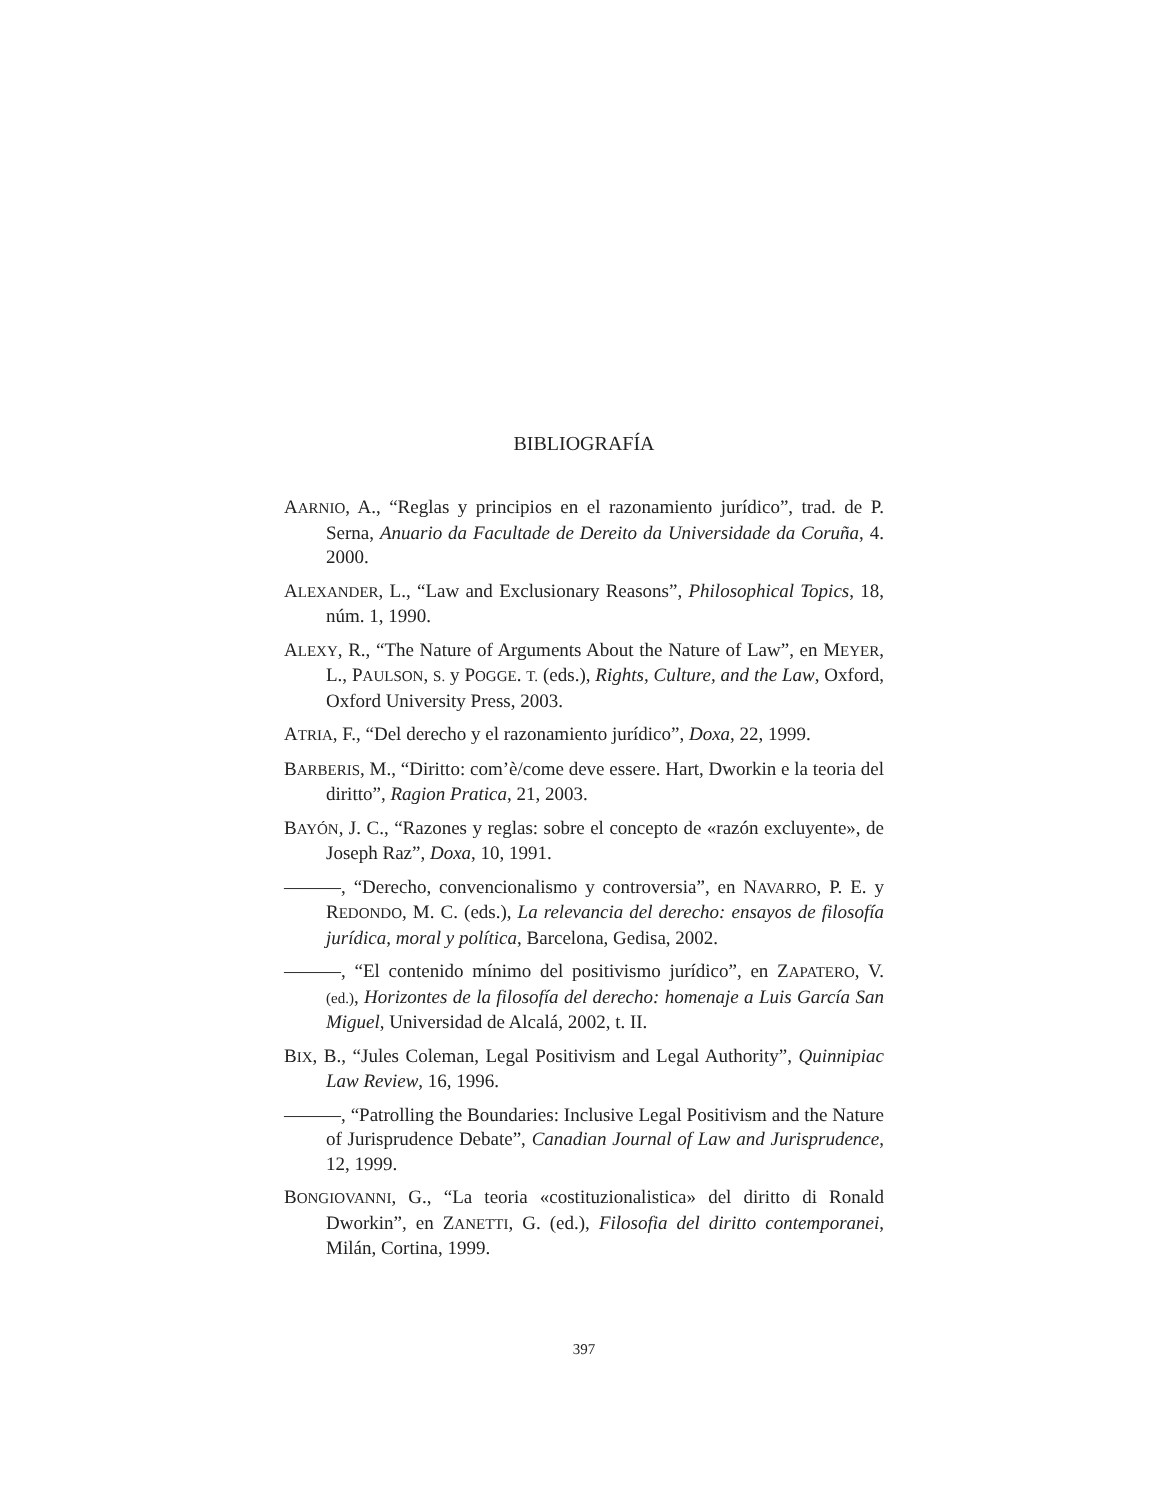BIBLIOGRAFÍA
AARNIO, A., “Reglas y principios en el razonamiento jurídico”, trad. de P. Serna, Anuario da Facultade de Dereito da Universidade da Coruña, 4. 2000.
ALEXANDER, L., “Law and Exclusionary Reasons”, Philosophical Topics, 18, núm. 1, 1990.
ALEXY, R., “The Nature of Arguments About the Nature of Law”, en MEYER, L., PAULSON, S. y POGGE. T. (eds.), Rights, Culture, and the Law, Oxford, Oxford University Press, 2003.
ATRIA, F., “Del derecho y el razonamiento jurídico”, Doxa, 22, 1999.
BARBERIS, M., “Diritto: com’è/come deve essere. Hart, Dworkin e la teoria del diritto”, Ragion Pratica, 21, 2003.
BAYÓN, J. C., “Razones y reglas: sobre el concepto de «razón excluyente», de Joseph Raz”, Doxa, 10, 1991.
———, “Derecho, convencionalismo y controversia”, en NAVARRO, P. E. y REDONDO, M. C. (eds.), La relevancia del derecho: ensayos de filosofía jurídica, moral y política, Barcelona, Gedisa, 2002.
———, “El contenido mínimo del positivismo jurídico”, en ZAPATERO, V. (ed.), Horizontes de la filosofía del derecho: homenaje a Luis García San Miguel, Universidad de Alcalá, 2002, t. II.
BIX, B., “Jules Coleman, Legal Positivism and Legal Authority”, Quinnipiac Law Review, 16, 1996.
———, “Patrolling the Boundaries: Inclusive Legal Positivism and the Nature of Jurisprudence Debate”, Canadian Journal of Law and Jurisprudence, 12, 1999.
BONGIOVANNI, G., “La teoria «costituzionalistica» del diritto di Ronald Dworkin”, en ZANETTI, G. (ed.), Filosofia del diritto contemporanei, Milán, Cortina, 1999.
397